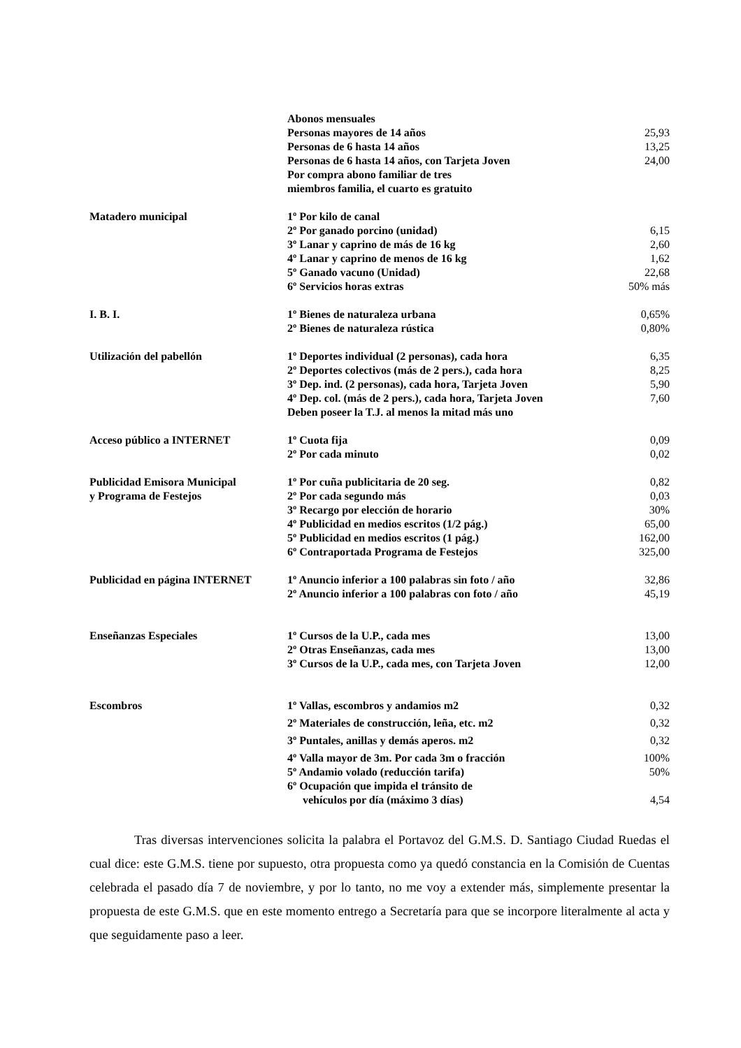| | Abonos mensuales | |
| | Personas mayores de 14 años | 25,93 |
| | Personas de 6 hasta 14 años | 13,25 |
| | Personas de 6 hasta 14 años, con Tarjeta Joven | 24,00 |
| | Por compra abono familiar de tres | |
| | miembros familia, el cuarto es gratuito | |
| Matadero municipal | 1º Por kilo de canal | |
| | 2º Por ganado porcino (unidad) | 6,15 |
| | 3º Lanar y caprino de más de 16 kg | 2,60 |
| | 4º Lanar y caprino de menos de 16 kg | 1,62 |
| | 5º Ganado vacuno (Unidad) | 22,68 |
| | 6º Servicios horas extras | 50% más |
| I. B. I. | 1º Bienes de naturaleza urbana | 0,65% |
| | 2º Bienes de naturaleza rústica | 0,80% |
| Utilización del pabellón | 1º Deportes individual (2 personas), cada hora | 6,35 |
| | 2º Deportes colectivos (más de 2 pers.), cada hora | 8,25 |
| | 3º Dep. ind. (2 personas), cada hora, Tarjeta Joven | 5,90 |
| | 4º Dep. col. (más de 2 pers.), cada hora, Tarjeta Joven | 7,60 |
| | Deben poseer la T.J. al menos la mitad más uno | |
| Acceso público a INTERNET | 1º Cuota fija | 0,09 |
| | 2º Por cada minuto | 0,02 |
| Publicidad Emisora Municipal | 1º Por cuña publicitaria de 20 seg. | 0,82 |
| y Programa de Festejos | 2º Por cada segundo más | 0,03 |
| | 3º Recargo por elección de horario | 30% |
| | 4º Publicidad en medios escritos (1/2 pág.) | 65,00 |
| | 5º Publicidad en medios escritos (1 pág.) | 162,00 |
| | 6º Contraportada Programa de Festejos | 325,00 |
| Publicidad en página INTERNET | 1º Anuncio inferior a 100 palabras sin foto / año | 32,86 |
| | 2º Anuncio inferior a 100 palabras con foto / año | 45,19 |
| Enseñanzas Especiales | 1º Cursos de la U.P., cada mes | 13,00 |
| | 2º Otras Enseñanzas, cada mes | 13,00 |
| | 3º Cursos de la U.P., cada mes, con Tarjeta Joven | 12,00 |
| Escombros | 1º Vallas, escombros y andamios m2 | 0,32 |
| | 2º Materiales de construcción, leña, etc. m2 | 0,32 |
| | 3º Puntales, anillas y demás aperos. m2 | 0,32 |
| | 4º Valla mayor de 3m. Por cada 3m o fracción | 100% |
| | 5º Andamio volado (reducción tarifa) | 50% |
| | 6º Ocupación que impida el tránsito de | |
| | vehículos por día (máximo 3 días) | 4,54 |
Tras diversas intervenciones solicita la palabra el Portavoz del G.M.S. D. Santiago Ciudad Ruedas el cual dice: este G.M.S. tiene por supuesto, otra propuesta como ya quedó constancia en la Comisión de Cuentas celebrada el pasado día 7 de noviembre, y por lo tanto, no me voy a extender más, simplemente presentar la propuesta de este G.M.S. que en este momento entrego a Secretaría para que se incorpore literalmente al acta y que seguidamente paso a leer.